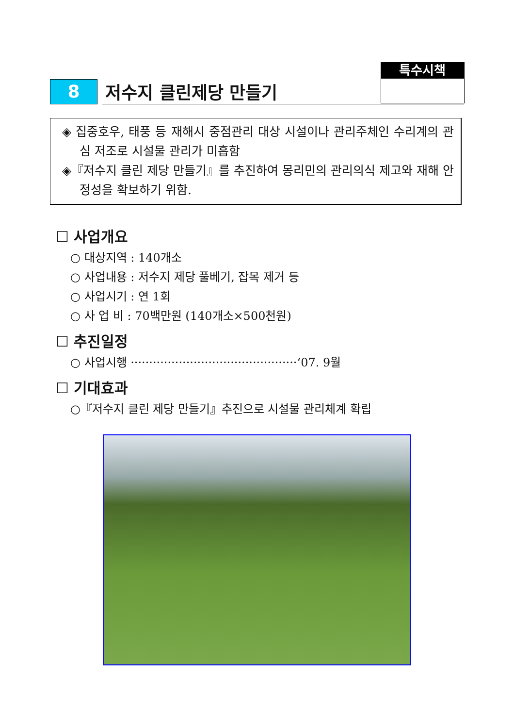특수시책
8
저수지 클린제당 만들기
◈ 집중호우, 태풍 등 재해시 중점관리 대상 시설이나 관리주체인 수리계의 관심 저조로 시설물 관리가 미흡함
◈『저수지 클린 제당 만들기』를 추진하여 몽리민의 관리의식 제고와 재해 안정성을 확보하기 위함.
☐ 사업개요
○ 대상지역 : 140개소
○ 사업내용 : 저수지 제당 풀베기, 잡목 제거 등
○ 사업시기 : 연 1회
○ 사 업 비 : 70백만원 (140개소×500천원)
☐ 추진일정
○ 사업시행 ·············································‘07. 9월
☐ 기대효과
○『저수지 클린 제당 만들기』추진으로 시설물 관리체계 확립